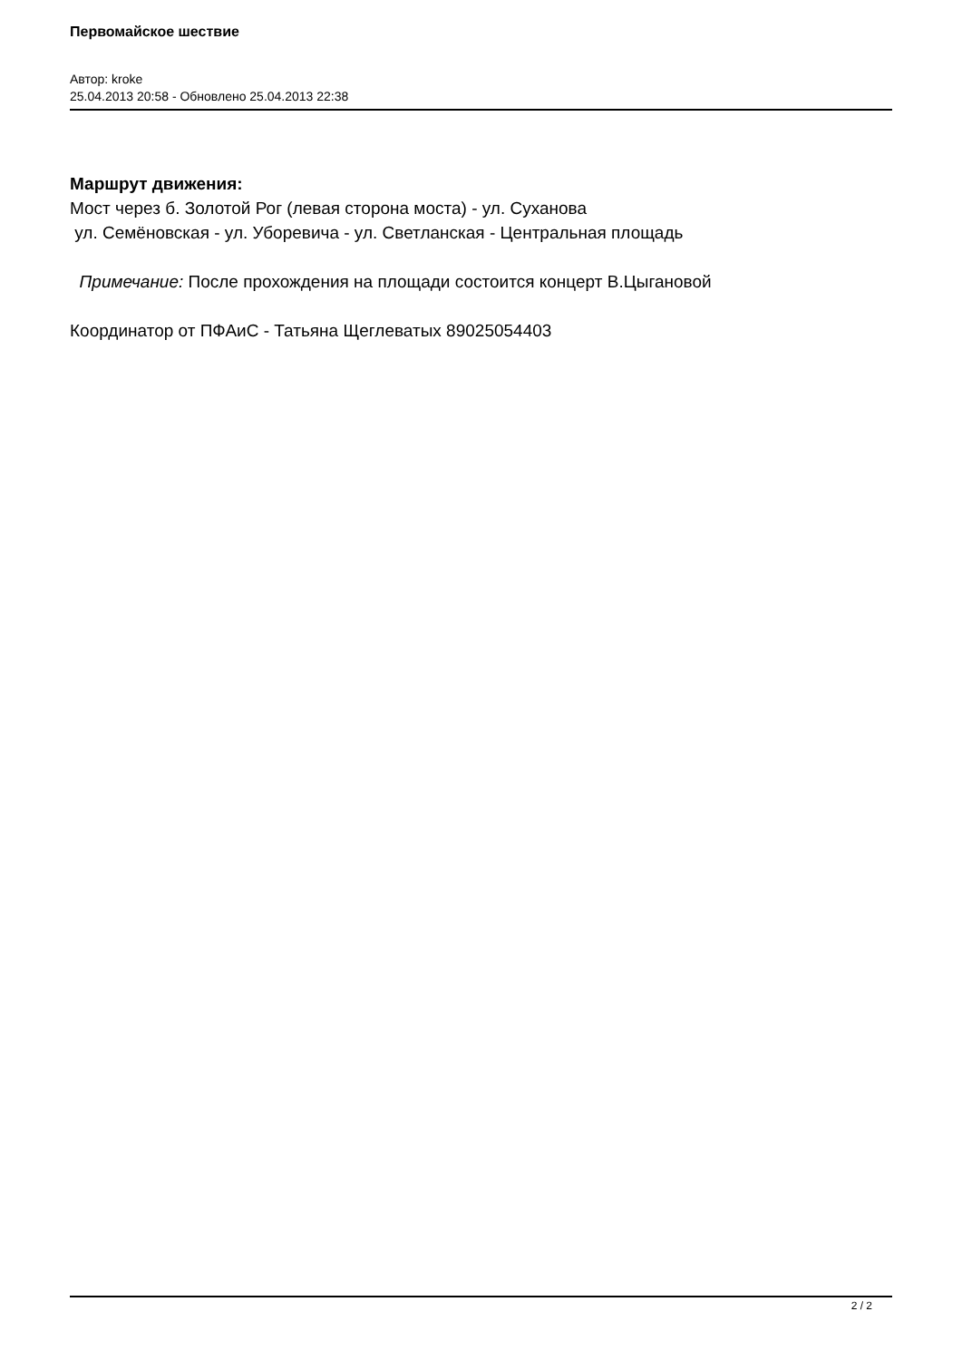Первомайское шествие
Автор: kroke
25.04.2013 20:58 - Обновлено 25.04.2013 22:38
Маршрут движения:
Мост через б. Золотой Рог (левая сторона моста) - ул. Суханова
ул. Семёновская - ул. Уборевича - ул. Светланская - Центральная площадь
Примечание: После прохождения на площади состоится концерт В.Цыгановой
Координатор от ПФАиС - Татьяна Щеглеватых 89025054403
2 / 2